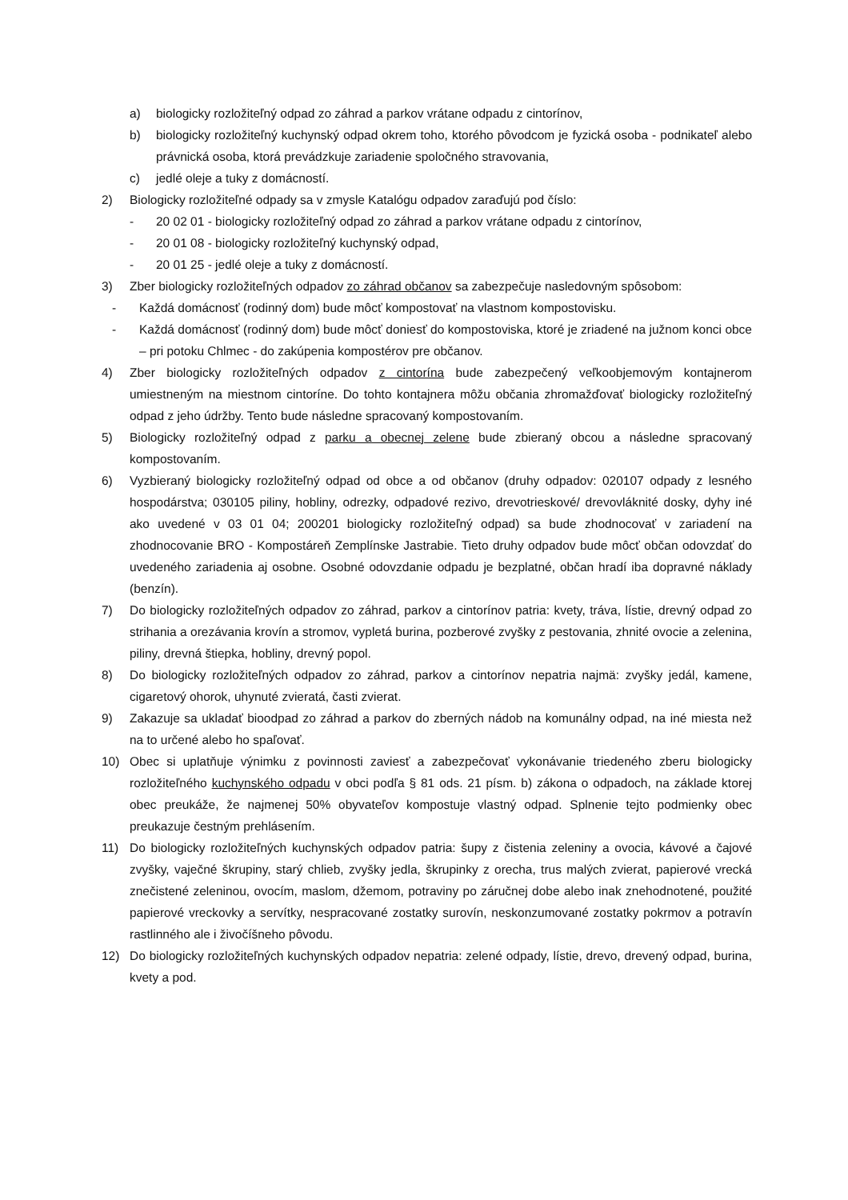a) biologicky rozložiteľný odpad zo záhrad a parkov vrátane odpadu z cintorínov,
b) biologicky rozložiteľný kuchynský odpad okrem toho, ktorého pôvodcom je fyzická osoba - podnikateľ alebo právnická osoba, ktorá prevádzkuje zariadenie spoločného stravovania,
c) jedlé oleje a tuky z domácností.
2) Biologicky rozložiteľné odpady sa v zmysle Katalógu odpadov zaraďujú pod číslo:
- 20 02 01 - biologicky rozložiteľný odpad zo záhrad a parkov vrátane odpadu z cintorínov,
- 20 01 08 - biologicky rozložiteľný kuchynský odpad,
- 20 01 25 - jedlé oleje a tuky z domácností.
3) Zber biologicky rozložiteľných odpadov zo záhrad občanov sa zabezpečuje nasledovným spôsobom:
- Každá domácnosť (rodinný dom) bude môcť kompostovať na vlastnom kompostovisku.
- Každá domácnosť (rodinný dom) bude môcť doniesť do kompostoviska, ktoré je zriadené na južnom konci obce – pri potoku Chlmec - do zakúpenia kompostérov pre občanov.
4) Zber biologicky rozložiteľných odpadov z cintorína bude zabezpečený veľkoobjemovým kontajnerom umiestneným na miestnom cintoríne. Do tohto kontajnera môžu občania zhromažďovať biologicky rozložiteľný odpad z jeho údržby. Tento bude následne spracovaný kompostovaním.
5) Biologicky rozložiteľný odpad z parku a obecnej zelene bude zbieraný obcou a následne spracovaný kompostovaním.
6) Vyzbieraný biologicky rozložiteľný odpad od obce a od občanov (druhy odpadov: 020107 odpady z lesného hospodárstva; 030105 piliny, hobliny, odrezky, odpadové rezivo, drevotrieskové/ drevovláknité dosky, dyhy iné ako uvedené v 03 01 04; 200201 biologicky rozložiteľný odpad) sa bude zhodnocovať v zariadení na zhodnocovanie BRO - Kompostáreň Zemplínske Jastrabie. Tieto druhy odpadov bude môcť občan odovzdať do uvedeného zariadenia aj osobne. Osobné odovzdanie odpadu je bezplatné, občan hradí iba dopravné náklady (benzín).
7) Do biologicky rozložiteľných odpadov zo záhrad, parkov a cintorínov patria: kvety, tráva, lístie, drevný odpad zo strihania a orezávania krovín a stromov, vypletá burina, pozberové zvyšky z pestovania, zhnité ovocie a zelenina, piliny, drevná štiepka, hobliny, drevný popol.
8) Do biologicky rozložiteľných odpadov zo záhrad, parkov a cintorínov nepatria najmä: zvyšky jedál, kamene, cigaretový ohorok, uhynuté zvieratá, časti zvierat.
9) Zakazuje sa ukladať bioodpad zo záhrad a parkov do zberných nádob na komunálny odpad, na iné miesta než na to určené alebo ho spaľovať.
10) Obec si uplatňuje výnimku z povinnosti zaviesť a zabezpečovať vykonávanie triedeného zberu biologicky rozložiteľného kuchynského odpadu v obci podľa § 81 ods. 21 písm. b) zákona o odpadoch, na základe ktorej obec preukáže, že najmenej 50% obyvateľov kompostuje vlastný odpad. Splnenie tejto podmienky obec preukazuje čestným prehlásením.
11) Do biologicky rozložiteľných kuchynských odpadov patria: šupy z čistenia zeleniny a ovocia, kávové a čajové zvyšky, vaječné škrupiny, starý chlieb, zvyšky jedla, škrupinky z orecha, trus malých zvierat, papierové vrecká znečistené zeleninou, ovocím, maslom, džemom, potraviny po záručnej dobe alebo inak znehodnotené, použité papierové vreckovky a servítky, nespracované zostatky surovín, neskonzumované zostatky pokrmov a potravín rastlinného ale i živočíšneho pôvodu.
12) Do biologicky rozložiteľných kuchynských odpadov nepatria: zelené odpady, lístie, drevo, drevený odpad, burina, kvety a pod.